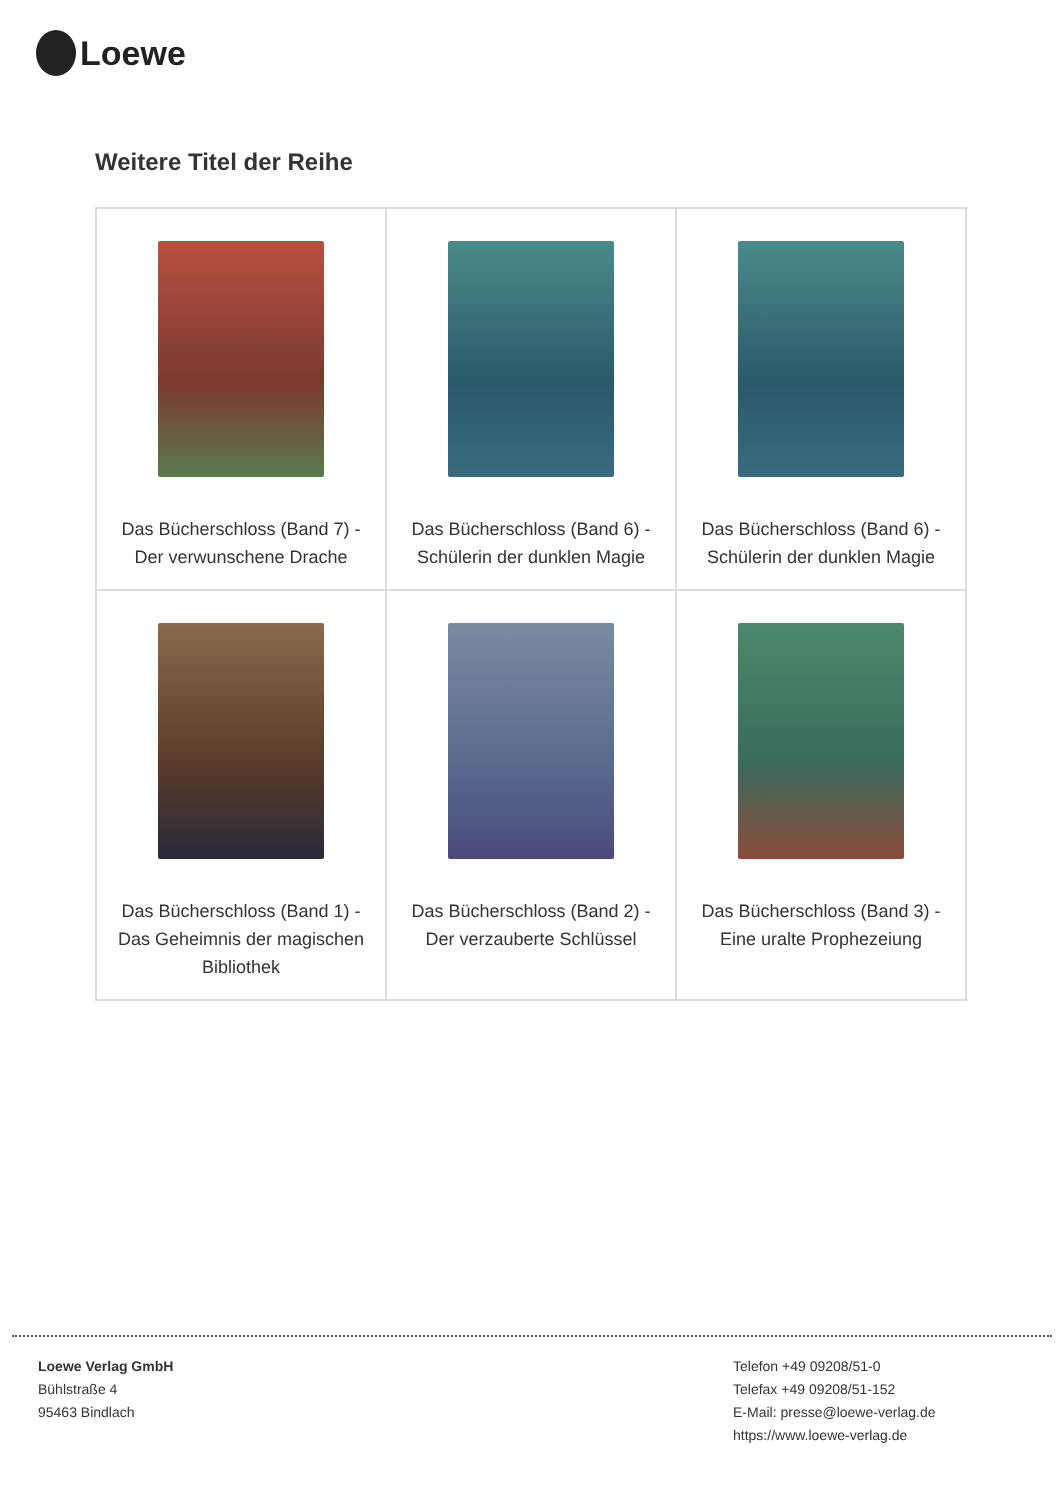Loewe
Weitere Titel der Reihe
| Das Bücherschloss (Band 7) - Der verwunschene Drache | Das Bücherschloss (Band 6) - Schülerin der dunklen Magie | Das Bücherschloss (Band 6) - Schülerin der dunklen Magie |
| Das Bücherschloss (Band 1) - Das Geheimnis der magischen Bibliothek | Das Bücherschloss (Band 2) - Der verzauberte Schlüssel | Das Bücherschloss (Band 3) - Eine uralte Prophezeiung |
Loewe Verlag GmbH
Bühlstraße 4
95463 Bindlach
Telefon +49 09208/51-0
Telefax +49 09208/51-152
E-Mail: presse@loewe-verlag.de
https://www.loewe-verlag.de